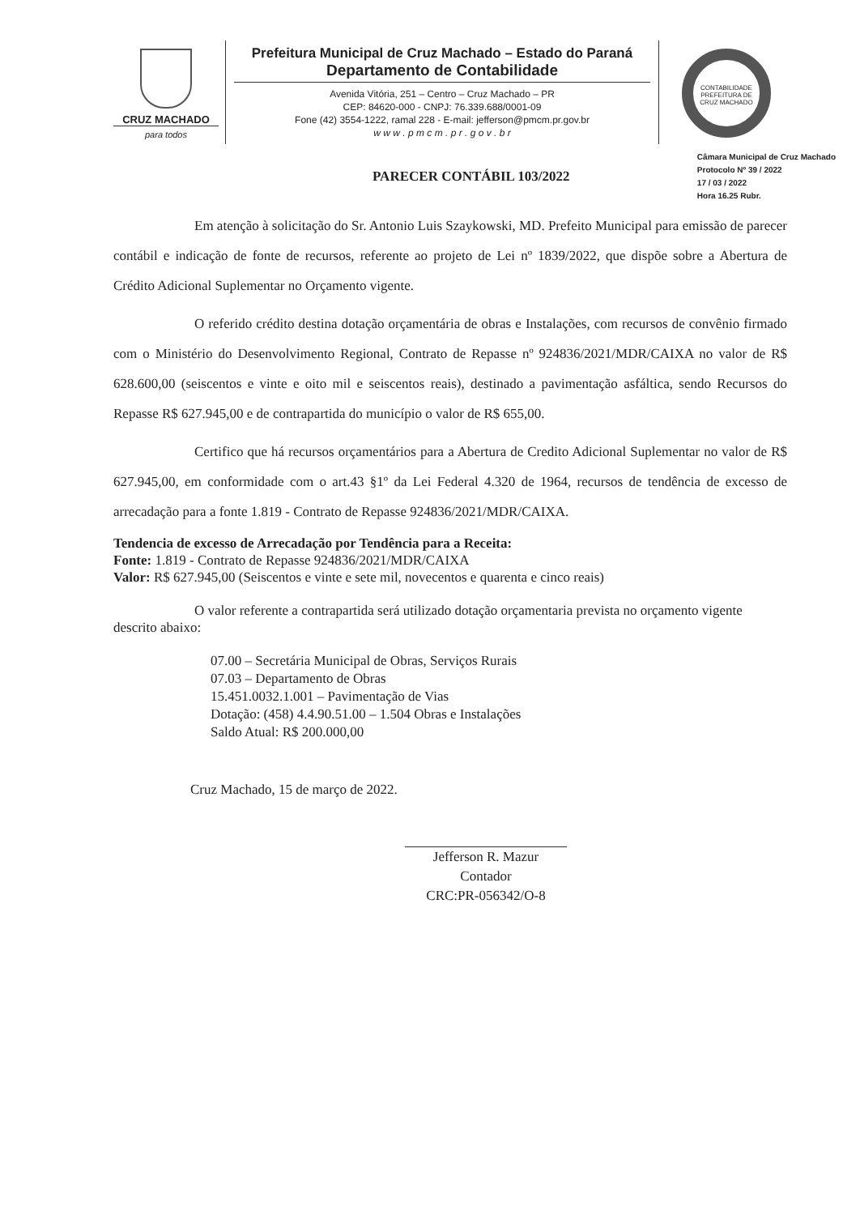CRUZ MACHADO
para todos
Prefeitura Municipal de Cruz Machado – Estado do Paraná
Departamento de Contabilidade
Avenida Vitória, 251 – Centro – Cruz Machado – PR
CEP: 84620-000 - CNPJ: 76.339.688/0001-09
Fone (42) 3554-1222, ramal 228 - E-mail: jefferson@pmcm.pr.gov.br
w w w . p m c m . p r . g o v . b r
CONTABILIDADE
PREFEITURA DE CRUZ MACHADO
PARECER CONTÁBIL 103/2022
Câmara Municipal de Cruz Machado
Protocolo Nº 39 / 2022
17 / 03 / 2022
Hora 16.25 Rubr.
Em atenção à solicitação do Sr. Antonio Luis Szaykowski, MD. Prefeito Municipal para emissão de parecer contábil e indicação de fonte de recursos, referente ao projeto de Lei nº 1839/2022, que dispõe sobre a Abertura de Crédito Adicional Suplementar no Orçamento vigente.
O referido crédito destina dotação orçamentária de obras e Instalações, com recursos de convênio firmado com o Ministério do Desenvolvimento Regional, Contrato de Repasse nº 924836/2021/MDR/CAIXA no valor de R$ 628.600,00 (seiscentos e vinte e oito mil e seiscentos reais), destinado a pavimentação asfáltica, sendo Recursos do Repasse R$ 627.945,00 e de contrapartida do município o valor de R$ 655,00.
Certifico que há recursos orçamentários para a Abertura de Credito Adicional Suplementar no valor de R$ 627.945,00, em conformidade com o art.43 §1º da Lei Federal 4.320 de 1964, recursos de tendência de excesso de arrecadação para a fonte 1.819 - Contrato de Repasse 924836/2021/MDR/CAIXA.
Tendencia de excesso de Arrecadação por Tendência para a Receita:
Fonte: 1.819 - Contrato de Repasse 924836/2021/MDR/CAIXA
Valor: R$ 627.945,00 (Seiscentos e vinte e sete mil, novecentos e quarenta e cinco reais)
O valor referente a contrapartida será utilizado dotação orçamentaria prevista no orçamento vigente descrito abaixo:
07.00 – Secretária Municipal de Obras, Serviços Rurais
07.03 – Departamento de Obras
15.451.0032.1.001 – Pavimentação de Vias
Dotação: (458) 4.4.90.51.00 – 1.504 Obras e Instalações
Saldo Atual: R$ 200.000,00
Cruz Machado, 15 de março de 2022.
Jefferson R. Mazur
Contador
CRC:PR-056342/O-8